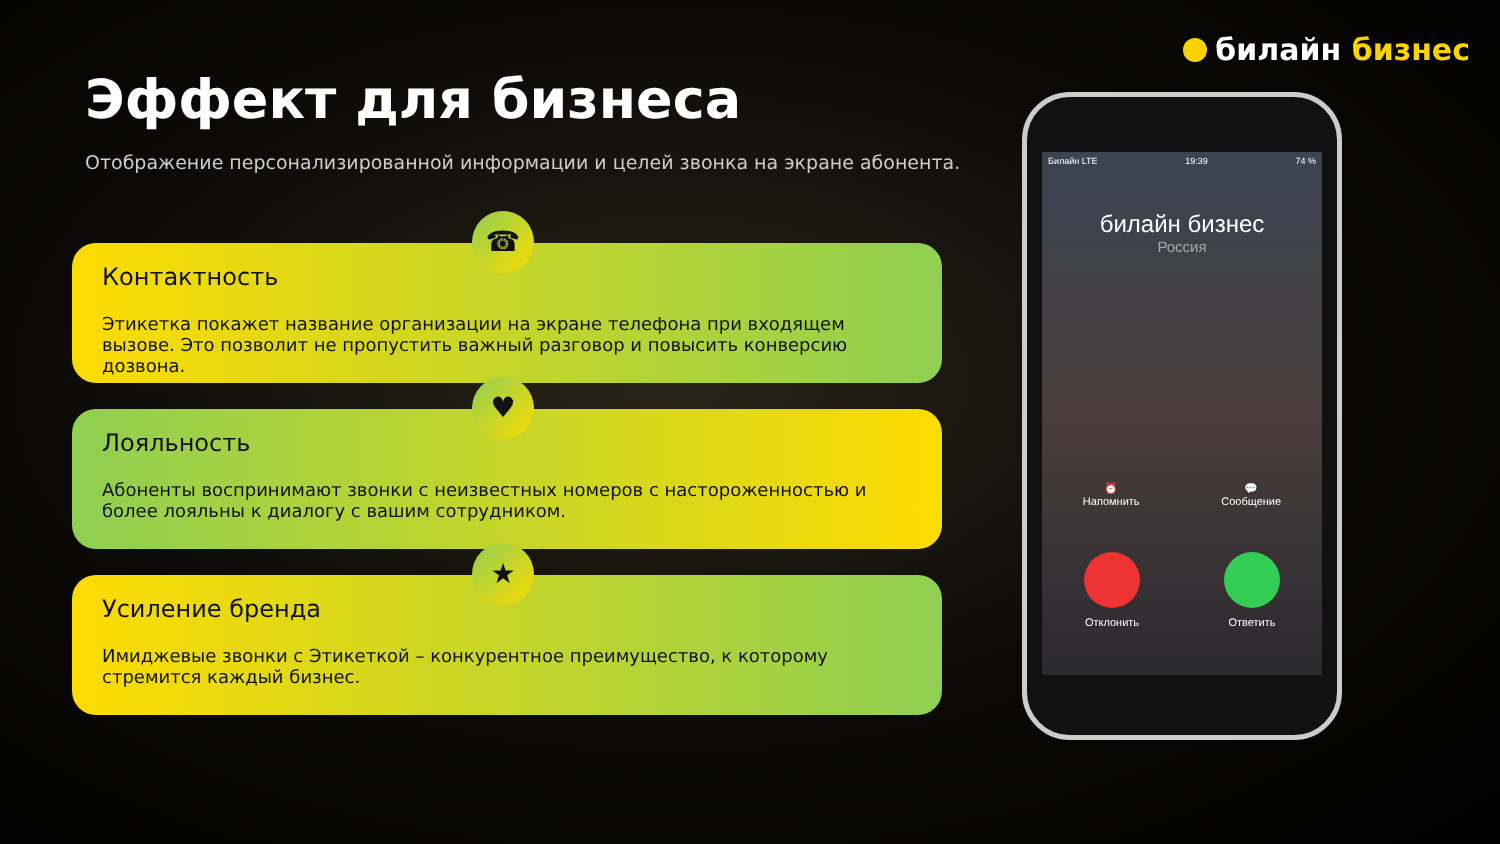билайн бизнес
Эффект для бизнеса
Отображение персонализированной информации и целей звонка на экране абонента.
☎
Контактность
Этикетка покажет название организации на экране телефона при входящем вызове. Это позволит не пропустить важный разговор и повысить конверсию дозвона.
♥
Лояльность
Абоненты воспринимают звонки с неизвестных номеров с настороженностью и более лояльны к диалогу с вашим сотрудником.
★
Усиление бренда
Имиджевые звонки с Этикеткой – конкурентное преимущество, к которому стремится каждый бизнес.
Билайн LTE 19:39 74 %
билайн бизнес
Россия
⏰
Напомнить 💬
Сообщение
Отклонить Ответить